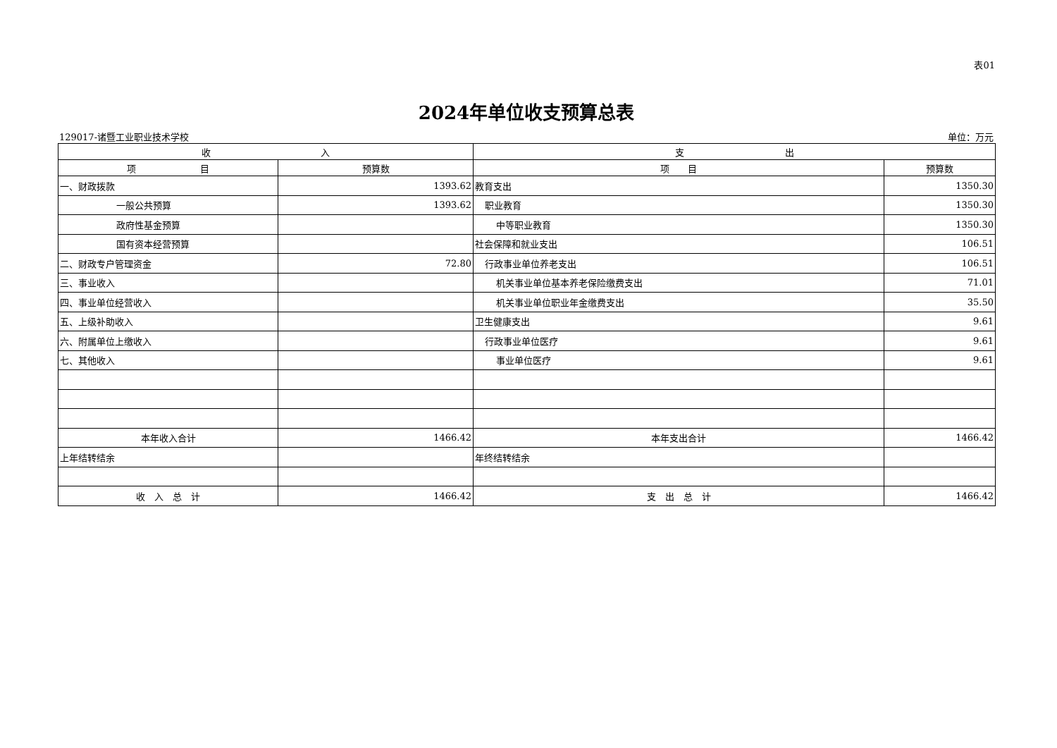表01
2024年单位收支预算总表
129017-诸暨工业职业技术学校 单位：万元
| 收 入 | | 支 出 | |
| --- | --- | --- | --- |
| 项 目 | 预算数 | 项 目 | 预算数 |
| 一、财政拨款 | 1393.62 | 教育支出 | 1350.30 |
| 一般公共预算 | 1393.62 | 职业教育 | 1350.30 |
| 政府性基金预算 | | 中等职业教育 | 1350.30 |
| 国有资本经营预算 | | 社会保障和就业支出 | 106.51 |
| 二、财政专户管理资金 | 72.80 | 行政事业单位养老支出 | 106.51 |
| 三、事业收入 | | 机关事业单位基本养老保险缴费支出 | 71.01 |
| 四、事业单位经营收入 | | 机关事业单位职业年金缴费支出 | 35.50 |
| 五、上级补助收入 | | 卫生健康支出 | 9.61 |
| 六、附属单位上缴收入 | | 行政事业单位医疗 | 9.61 |
| 七、其他收入 | | 事业单位医疗 | 9.61 |
| 本年收入合计 | 1466.42 | 本年支出合计 | 1466.42 |
| 上年结转结余 | | 年终结转结余 | |
| 收 入 总 计 | 1466.42 | 支 出 总 计 | 1466.42 |